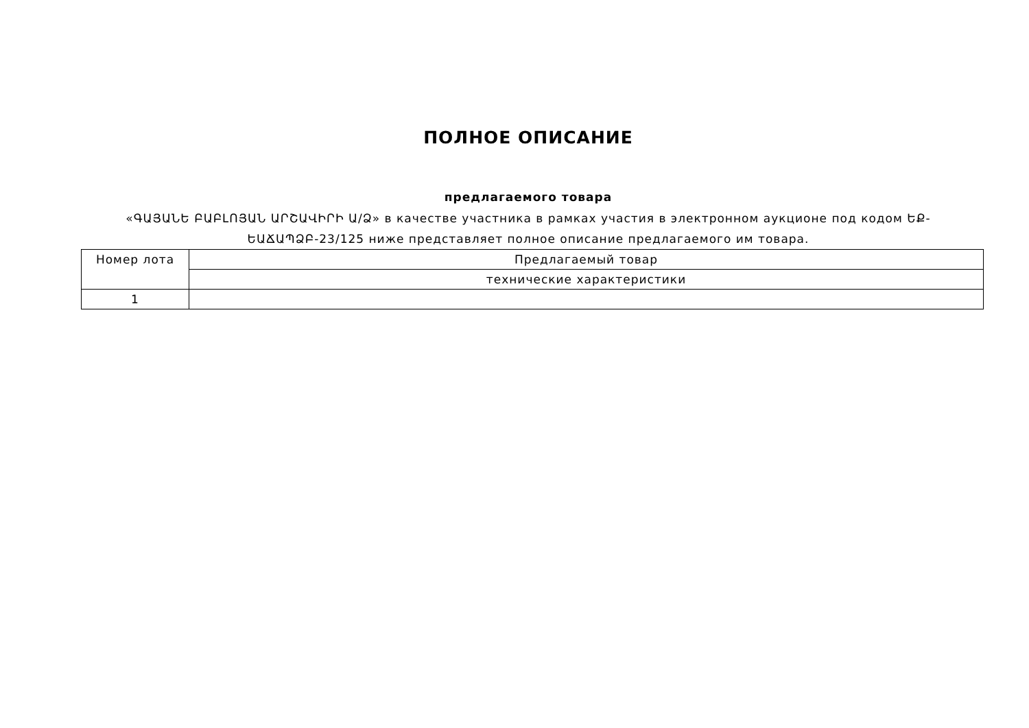ПОЛНОЕ ОПИСАНИЕ
предлагаемого товара
«ԳԱՅԱՆԵ ԲԱԲԼՈՅԱՆ ԱՐՇԱՎԻՐԻ Ա/Ձ» в качестве участника в рамках участия в электронном аукционе под кодом ԵՔ-ԵԱՃԱՊՁԲ-23/125 ниже представляет полное описание предлагаемого им товара.
| Номер лота | Предлагаемый товар |
| | технические характеристики |
| 1 | |